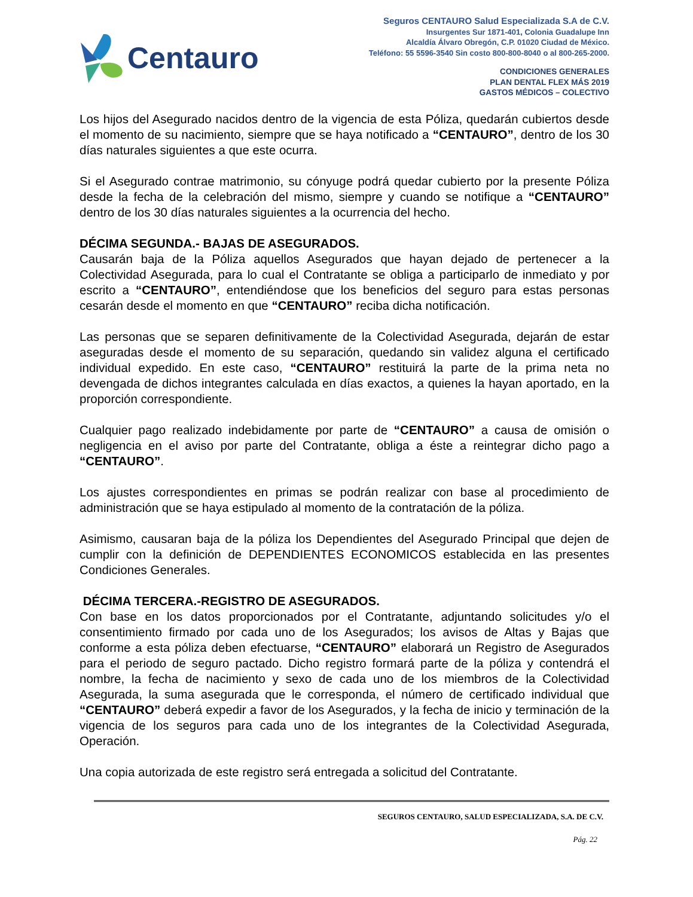Centauro
Seguros CENTAURO Salud Especializada S.A de C.V.
Insurgentes Sur 1871-401, Colonia Guadalupe Inn
Alcaldía Álvaro Obregón, C.P. 01020 Ciudad de México.
Teléfono: 55 5596-3540 Sin costo 800-800-8040 o al 800-265-2000.
CONDICIONES GENERALES
PLAN DENTAL FLEX MÁS 2019
GASTOS MÉDICOS – COLECTIVO
Los hijos del Asegurado nacidos dentro de la vigencia de esta Póliza, quedarán cubiertos desde el momento de su nacimiento, siempre que se haya notificado a “CENTAURO”, dentro de los 30 días naturales siguientes a que este ocurra.
Si el Asegurado contrae matrimonio, su cónyuge podrá quedar cubierto por la presente Póliza desde la fecha de la celebración del mismo, siempre y cuando se notifique a “CENTAURO” dentro de los 30 días naturales siguientes a la ocurrencia del hecho.
DÉCIMA SEGUNDA.- BAJAS DE ASEGURADOS.
Causarán baja de la Póliza aquellos Asegurados que hayan dejado de pertenecer a la Colectividad Asegurada, para lo cual el Contratante se obliga a participarlo de inmediato y por escrito a “CENTAURO”, entendiéndose que los beneficios del seguro para estas personas cesarán desde el momento en que “CENTAURO” reciba dicha notificación.
Las personas que se separen definitivamente de la Colectividad Asegurada, dejarán de estar aseguradas desde el momento de su separación, quedando sin validez alguna el certificado individual expedido. En este caso, “CENTAURO” restituirá la parte de la prima neta no devengada de dichos integrantes calculada en días exactos, a quienes la hayan aportado, en la proporción correspondiente.
Cualquier pago realizado indebidamente por parte de “CENTAURO” a causa de omisión o negligencia en el aviso por parte del Contratante, obliga a éste a reintegrar dicho pago a “CENTAURO”.
Los ajustes correspondientes en primas se podrán realizar con base al procedimiento de administración que se haya estipulado al momento de la contratación de la póliza.
Asimismo, causaran baja de la póliza los Dependientes del Asegurado Principal que dejen de cumplir con la definición de DEPENDIENTES ECONOMICOS establecida en las presentes Condiciones Generales.
DÉCIMA TERCERA.-REGISTRO DE ASEGURADOS.
Con base en los datos proporcionados por el Contratante, adjuntando solicitudes y/o el consentimiento firmado por cada uno de los Asegurados; los avisos de Altas y Bajas que conforme a esta póliza deben efectuarse, “CENTAURO” elaborará un Registro de Asegurados para el periodo de seguro pactado. Dicho registro formará parte de la póliza y contendrá el nombre, la fecha de nacimiento y sexo de cada uno de los miembros de la Colectividad Asegurada, la suma asegurada que le corresponda, el número de certificado individual que “CENTAURO” deberá expedir a favor de los Asegurados, y la fecha de inicio y terminación de la vigencia de los seguros para cada uno de los integrantes de la Colectividad Asegurada, Operación.
Una copia autorizada de este registro será entregada a solicitud del Contratante.
SEGUROS CENTAURO, SALUD ESPECIALIZADA, S.A. DE C.V.
Pág. 22